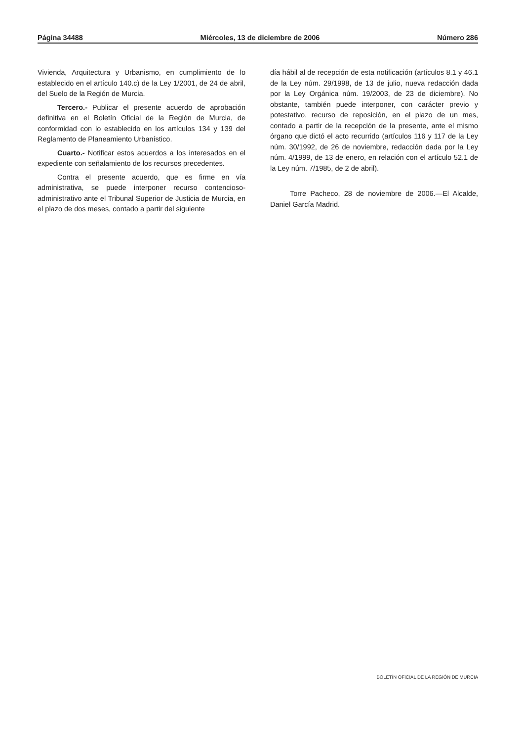Página 34488 Miércoles, 13 de diciembre de 2006 Número 286
Vivienda, Arquitectura y Urbanismo, en cumplimiento de lo establecido en el artículo 140.c) de la Ley 1/2001, de 24 de abril, del Suelo de la Región de Murcia.
Tercero.- Publicar el presente acuerdo de aprobación definitiva en el Boletín Oficial de la Región de Murcia, de conformidad con lo establecido en los artículos 134 y 139 del Reglamento de Planeamiento Urbanístico.
Cuarto.- Notificar estos acuerdos a los interesados en el expediente con señalamiento de los recursos precedentes.
Contra el presente acuerdo, que es firme en vía administrativa, se puede interponer recurso contencioso-administrativo ante el Tribunal Superior de Justicia de Murcia, en el plazo de dos meses, contado a partir del siguiente
día hábil al de recepción de esta notificación (artículos 8.1 y 46.1 de la Ley núm. 29/1998, de 13 de julio, nueva redacción dada por la Ley Orgánica núm. 19/2003, de 23 de diciembre). No obstante, también puede interponer, con carácter previo y potestativo, recurso de reposición, en el plazo de un mes, contado a partir de la recepción de la presente, ante el mismo órgano que dictó el acto recurrido (artículos 116 y 117 de la Ley núm. 30/1992, de 26 de noviembre, redacción dada por la Ley núm. 4/1999, de 13 de enero, en relación con el artículo 52.1 de la Ley núm. 7/1985, de 2 de abril).
Torre Pacheco, 28 de noviembre de 2006.—El Alcalde, Daniel García Madrid.
BOLETÍN OFICIAL DE LA REGIÓN DE MURCIA